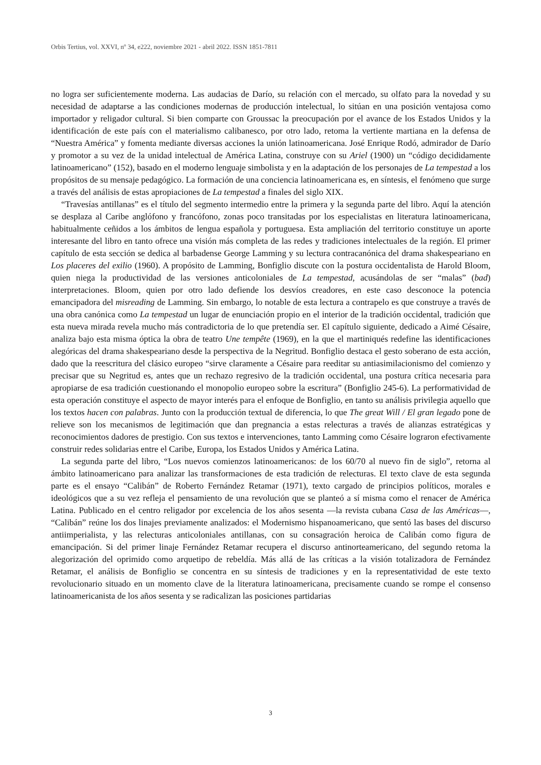Orbis Tertius, vol. XXVI, nº 34, e222, noviembre 2021 - abril 2022. ISSN 1851-7811
no logra ser suficientemente moderna. Las audacias de Darío, su relación con el mercado, su olfato para la novedad y su necesidad de adaptarse a las condiciones modernas de producción intelectual, lo sitúan en una posición ventajosa como importador y religador cultural. Si bien comparte con Groussac la preocupación por el avance de los Estados Unidos y la identificación de este país con el materialismo calibanesco, por otro lado, retoma la vertiente martiana en la defensa de “Nuestra América” y fomenta mediante diversas acciones la unión latinoamericana. José Enrique Rodó, admirador de Darío y promotor a su vez de la unidad intelectual de América Latina, construye con su Ariel (1900) un “código decididamente latinoamericano” (152), basado en el moderno lenguaje simbolista y en la adaptación de los personajes de La tempestad a los propósitos de su mensaje pedagógico. La formación de una conciencia latinoamericana es, en síntesis, el fenómeno que surge a través del análisis de estas apropiaciones de La tempestad a finales del siglo XIX.
“Travesías antillanas” es el título del segmento intermedio entre la primera y la segunda parte del libro. Aquí la atención se desplaza al Caribe anglófono y francófono, zonas poco transitadas por los especialistas en literatura latinoamericana, habitualmente ceñidos a los ámbitos de lengua española y portuguesa. Esta ampliación del territorio constituye un aporte interesante del libro en tanto ofrece una visión más completa de las redes y tradiciones intelectuales de la región. El primer capítulo de esta sección se dedica al barbadense George Lamming y su lectura contracanónica del drama shakespeariano en Los placeres del exilio (1960). A propósito de Lamming, Bonfiglio discute con la postura occidentalista de Harold Bloom, quien niega la productividad de las versiones anticoloniales de La tempestad, acusándolas de ser “malas” (bad) interpretaciones. Bloom, quien por otro lado defiende los desvíos creadores, en este caso desconoce la potencia emancipadora del misreading de Lamming. Sin embargo, lo notable de esta lectura a contrapelo es que construye a través de una obra canónica como La tempestad un lugar de enunciación propio en el interior de la tradición occidental, tradición que esta nueva mirada revela mucho más contradictoria de lo que pretendía ser. El capítulo siguiente, dedicado a Aimé Césaire, analiza bajo esta misma óptica la obra de teatro Une tempête (1969), en la que el martiniqués redefine las identificaciones alegóricas del drama shakespeariano desde la perspectiva de la Negritud. Bonfiglio destaca el gesto soberano de esta acción, dado que la reescritura del clásico europeo “sirve claramente a Césaire para reeditar su antiasimilacionismo del comienzo y precisar que su Negritud es, antes que un rechazo regresivo de la tradición occidental, una postura crítica necesaria para apropiarse de esa tradición cuestionando el monopolio europeo sobre la escritura” (Bonfiglio 245-6). La performatividad de esta operación constituye el aspecto de mayor interés para el enfoque de Bonfiglio, en tanto su análisis privilegia aquello que los textos hacen con palabras. Junto con la producción textual de diferencia, lo que The great Will / El gran legado pone de relieve son los mecanismos de legitimación que dan pregnancia a estas relecturas a través de alianzas estratégicas y reconocimientos dadores de prestigio. Con sus textos e intervenciones, tanto Lamming como Césaire lograron efectivamente construir redes solidarias entre el Caribe, Europa, los Estados Unidos y América Latina.
La segunda parte del libro, “Los nuevos comienzos latinoamericanos: de los 60/70 al nuevo fin de siglo”, retorna al ámbito latinoamericano para analizar las transformaciones de esta tradición de relecturas. El texto clave de esta segunda parte es el ensayo “Calibán” de Roberto Fernández Retamar (1971), texto cargado de principios políticos, morales e ideológicos que a su vez refleja el pensamiento de una revolución que se planteó a sí misma como el renacer de América Latina. Publicado en el centro religador por excelencia de los años sesenta —la revista cubana Casa de las Américas—, “Calibán” reúne los dos linajes previamente analizados: el Modernismo hispanoamericano, que sentó las bases del discurso antiimperialista, y las relecturas anticoloniales antillanas, con su consagración heroica de Calibán como figura de emancipación. Si del primer linaje Fernández Retamar recupera el discurso antinorteamericano, del segundo retoma la alegorización del oprimido como arquetipo de rebeldía. Más allá de las críticas a la visión totalizadora de Fernández Retamar, el análisis de Bonfiglio se concentra en su síntesis de tradiciones y en la representatividad de este texto revolucionario situado en un momento clave de la literatura latinoamericana, precisamente cuando se rompe el consenso latinoamericanista de los años sesenta y se radicalizan las posiciones partidarias
3